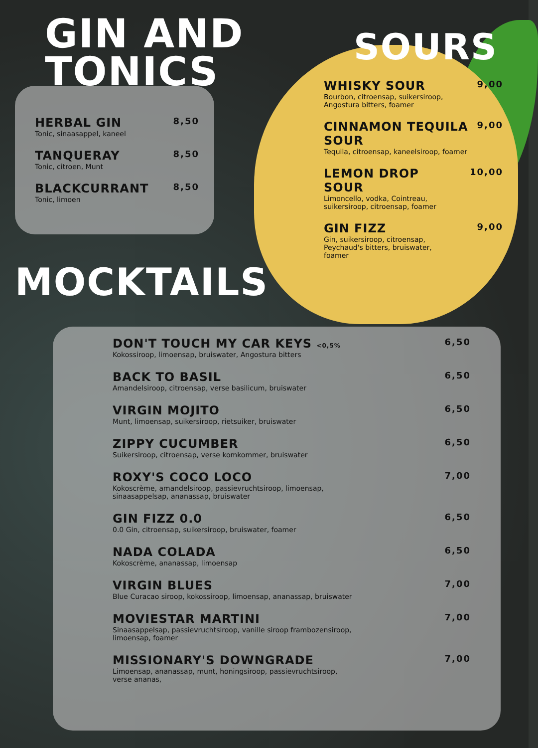GIN AND
TONICS
HERBAL GIN
Tonic, sinaasappel, kaneel
8,50
TANQUERAY
Tonic, citroen, Munt
8,50
BLACKCURRANT
Tonic, limoen
8,50
MOCKTAILS
SOURS
WHISKY SOUR
Bourbon, citroensap, suikersiroop,
Angostura bitters, foamer
9,00
CINNAMON TEQUILA
SOUR
Tequila, citroensap, kaneelsiroop, foamer
9,00
LEMON DROP
SOUR
Limoncello, vodka, Cointreau,
suikersiroop, citroensap, foamer
10,00
GIN FIZZ
Gin, suikersiroop, citroensap,
Peychaud's bitters, bruiswater,
foamer
9,00
DON'T TOUCH MY CAR KEYS <0,5%
Kokossiroop, limoensap, bruiswater, Angostura bitters
6,50
BACK TO BASIL
Amandelsiroop, citroensap, verse basilicum, bruiswater
6,50
VIRGIN MOJITO
Munt, limoensap, suikersiroop, rietsuiker, bruiswater
6,50
ZIPPY CUCUMBER
Suikersiroop, citroensap, verse komkommer, bruiswater
6,50
ROXY'S COCO LOCO
Kokoscrème, amandelsiroop, passievruchtsiroop, limoensap,
sinaasappelsap, ananassap, bruiswater
7,00
GIN FIZZ 0.0
0.0 Gin, citroensap, suikersiroop, bruiswater, foamer
6,50
NADA COLADA
Kokoscrème, ananassap, limoensap
6,50
VIRGIN BLUES
Blue Curacao siroop, kokossiroop, limoensap, ananassap, bruiswater
7,00
MOVIESTAR MARTINI
Sinaasappelsap, passievruchtsiroop, vanille siroop frambozensiroop,
limoensap, foamer
7,00
MISSIONARY'S DOWNGRADE
Limoensap, ananassap, munt, honingsiroop, passievruchtsiroop,
verse ananas,
7,00